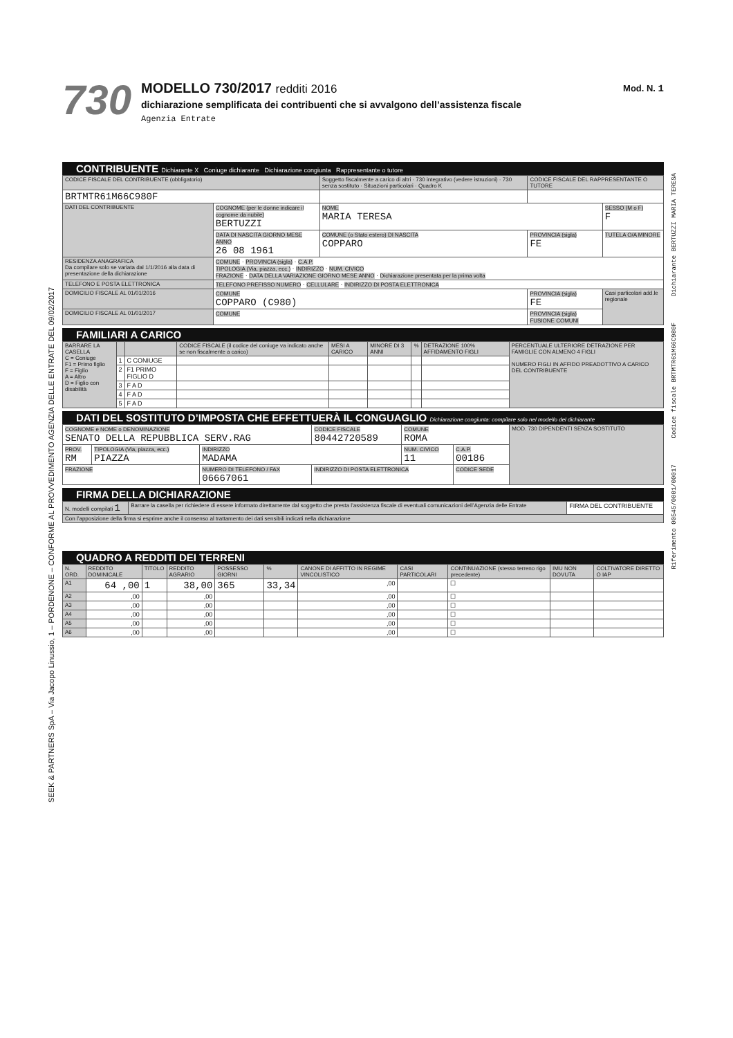SEEK & PARTNERS SpA – Via Jacopo Linussio, 1 – PORDENONE – CONFORME AL PROVVEDIMENTO AGENZIA DELLE ENTRATE DEL 09/02/2017
Riferimento 00545/0001/00017 Codice fiscale BRTMTR61M66C980F Dichiarante BERTUZZI MARIA TERESA
730
MODELLO 730/2017 redditi 2016
dichiarazione semplificata dei contribuenti che si avvalgono dell’assistenza fiscale
Agenzia Entrate
Mod. N. 1
CONTRIBUENTE Dichiarante X Coniuge dichiarante Dichiarazione congiunta Rappresentante o tutore
| CODICE FISCALE DEL CONTRIBUENTE (obbligatorio) | | Soggetto fiscalmente a carico di altri · 730 integrativo (vedere istruzioni) · 730 senza sostituto · Situazioni particolari · Quadro K | CODICE FISCALE DEL RAPPRESENTANTE O TUTORE | |
| --- | --- | --- | --- | --- |
| BRTMTR61M66C980F | | | | |
| DATI DEL CONTRIBUENTE | COGNOME (per le donne indicare il cognome da nubile) BERTUZZI | NOME MARIA TERESA | | SESSO (M o F) F |
| | DATA DI NASCITA GIORNO MESE ANNO 26 08 1961 | COMUNE (o Stato estero) DI NASCITA COPPARO | PROVINCIA (sigla) FE | TUTELA O/A MINORE |
| RESIDENZA ANAGRAFICA Da compilare solo se variata dal 1/1/2016 alla data di presentazione della dichiarazione | COMUNE · PROVINCIA (sigla) · C.A.P. TIPOLOGIA (Via, piazza, ecc.) · INDIRIZZO · NUM. CIVICO FRAZIONE · DATA DELLA VARIAZIONE GIORNO MESE ANNO · Dichiarazione presentata per la prima volta | | | |
| TELEFONO E POSTA ELETTRONICA | TELEFONO PREFISSO NUMERO · CELLULARE · INDIRIZZO DI POSTA ELETTRONICA | | | |
| DOMICILIO FISCALE AL 01/01/2016 | COMUNE COPPARO (C980) | | PROVINCIA (sigla) FE | Casi particolari add.le regionale |
| DOMICILIO FISCALE AL 01/01/2017 | COMUNE | | PROVINCIA (sigla) FUSIONE COMUNI | |
FAMILIARI A CARICO
| BARRARE LA CASELLA C = Coniuge F1 = Primo figlio F = Figlio A = Altro D = Figlio con disabilità | | | CODICE FISCALE (il codice del coniuge va indicato anche se non fiscalmente a carico) | MESI A CARICO | MINORE DI 3 ANNI | % | DETRAZIONE 100% AFFIDAMENTO FIGLI | PERCENTUALE ULTERIORE DETRAZIONE PER FAMIGLIE CON ALMENO 4 FIGLI NUMERO FIGLI IN AFFIDO PREADOTTIVO A CARICO DEL CONTRIBUENTE |
| --- | --- | --- | --- | --- | --- | --- | --- | --- |
| | 1 | C CONIUGE | | | | | | |
| | 2 | F1 PRIMO FIGLIO D | | | | | | |
| | 3 | F A D | | | | | | |
| | 4 | F A D | | | | | | |
| | 5 | F A D | | | | | | |
DATI DEL SOSTITUTO D’IMPOSTA CHE EFFETTUERÀ IL CONGUAGLIO Dichiarazione congiunta: compilare solo nel modello del dichiarante
| COGNOME e NOME o DENOMINAZIONE SENATO DELLA REPUBBLICA SERV.RAG | | | CODICE FISCALE 80442720589 | COMUNE ROMA | | MOD. 730 DIPENDENTI SENZA SOSTITUTO |
| PROV. RM | TIPOLOGIA (Via, piazza, ecc.) PIAZZA | INDIRIZZO MADAMA | | NUM. CIVICO 11 | C.A.P. 00186 | |
| FRAZIONE | | NUMERO DI TELEFONO / FAX 06667061 | INDIRIZZO DI POSTA ELETTRONICA | | CODICE SEDE | |
FIRMA DELLA DICHIARAZIONE
| N. modelli compilati 1 | Barrare la casella per richiedere di essere informato direttamente dal soggetto che presta l’assistenza fiscale di eventuali comunicazioni dell’Agenzia delle Entrate | FIRMA DEL CONTRIBUENTE |
| Con l’apposizione della firma si esprime anche il consenso al trattamento dei dati sensibili indicati nella dichiarazione | | |
QUADRO A REDDITI DEI TERRENI
| N. ORD. | REDDITO DOMINICALE | TITOLO | REDDITO AGRARIO | POSSESSO GIORNI | % | CANONE DI AFFITTO IN REGIME VINCOLISTICO | CASI PARTICOLARI | CONTINUAZIONE (stesso terreno rigo precedente) | IMU NON DOVUTA | COLTIVATORE DIRETTO O IAP |
| --- | --- | --- | --- | --- | --- | --- | --- | --- | --- | --- |
| A1 | 64 ,00 | 1 | 38,00 | 365 | 33,34 | ,00 | | ☐ | | |
| A2 | ,00 | | ,00 | | | ,00 | | ☐ | | |
| A3 | ,00 | | ,00 | | | ,00 | | ☐ | | |
| A4 | ,00 | | ,00 | | | ,00 | | ☐ | | |
| A5 | ,00 | | ,00 | | | ,00 | | ☐ | | |
| A6 | ,00 | | ,00 | | | ,00 | | ☐ | | |